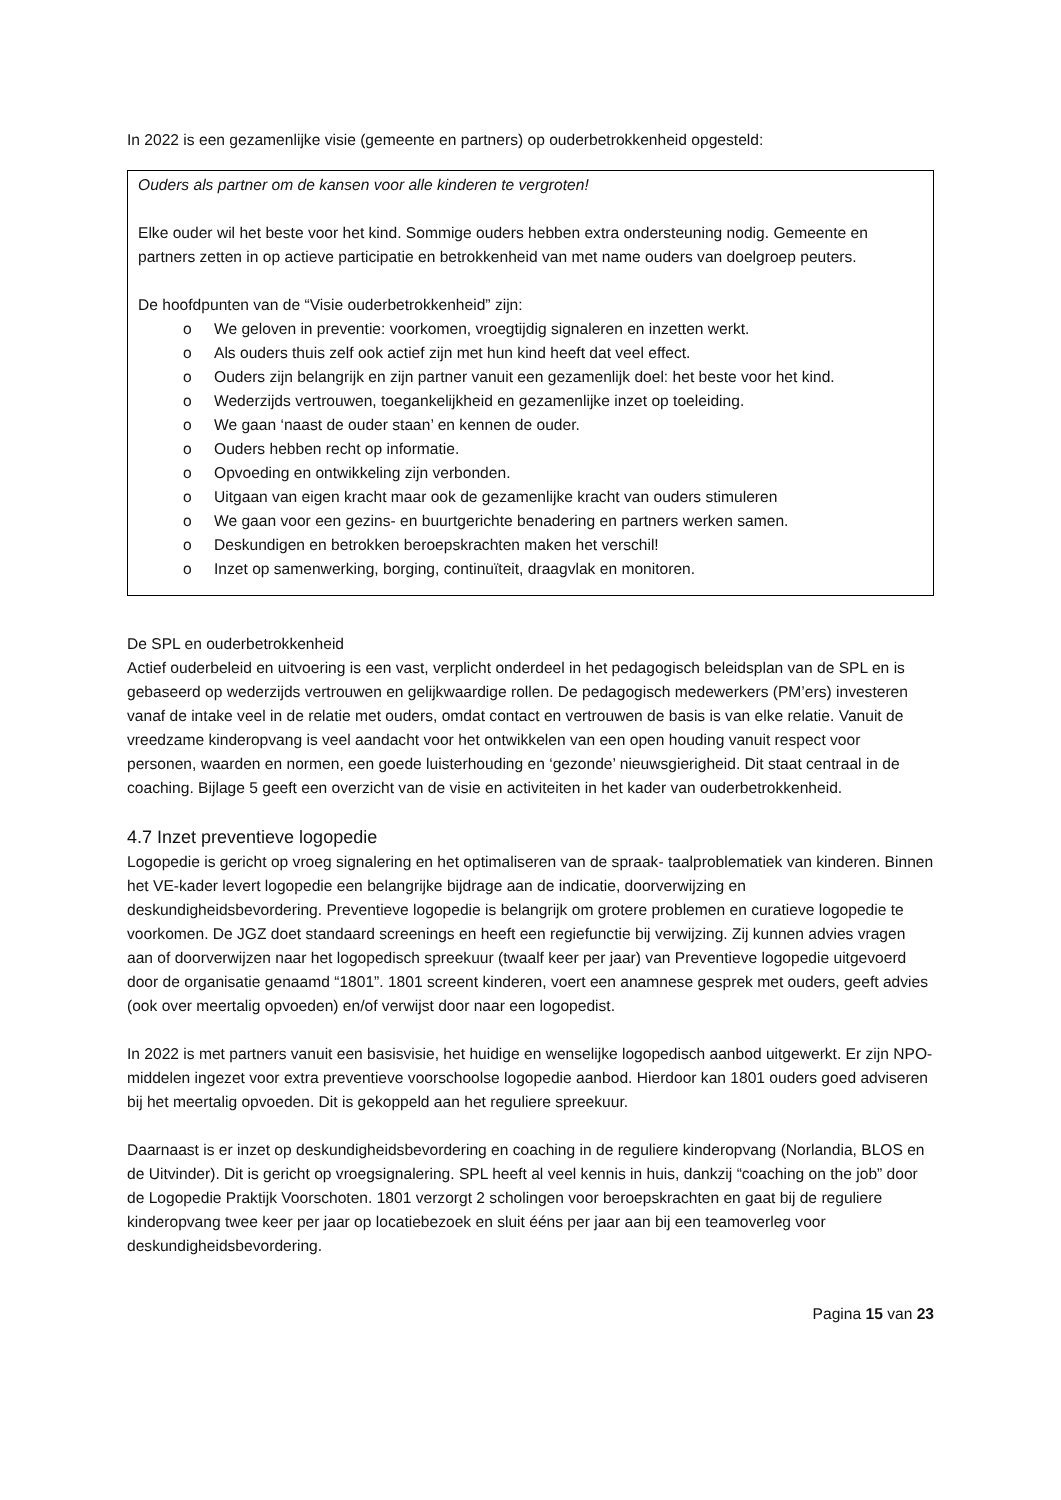In 2022 is een gezamenlijke visie (gemeente en partners) op ouderbetrokkenheid opgesteld:
Ouders als partner om de kansen voor alle kinderen te vergroten!
Elke ouder wil het beste voor het kind. Sommige ouders hebben extra ondersteuning nodig. Gemeente en partners zetten in op actieve participatie en betrokkenheid van met name ouders van doelgroep peuters.
De hoofdpunten van de “Visie ouderbetrokkenheid” zijn:
o We geloven in preventie: voorkomen, vroegtijdig signaleren en inzetten werkt.
o Als ouders thuis zelf ook actief zijn met hun kind heeft dat veel effect.
o Ouders zijn belangrijk en zijn partner vanuit een gezamenlijk doel: het beste voor het kind.
o Wederzijds vertrouwen, toegankelijkheid en gezamenlijke inzet op toeleiding.
o We gaan ‘naast de ouder staan’ en kennen de ouder.
o Ouders hebben recht op informatie.
o Opvoeding en ontwikkeling zijn verbonden.
o Uitgaan van eigen kracht maar ook de gezamenlijke kracht van ouders stimuleren
o We gaan voor een gezins- en buurtgerichte benadering en partners werken samen.
o Deskundigen en betrokken beroepskrachten maken het verschil!
o Inzet op samenwerking, borging, continuïteit, draagvlak en monitoren.
De SPL en ouderbetrokkenheid
Actief ouderbeleid en uitvoering is een vast, verplicht onderdeel in het pedagogisch beleidsplan van de SPL en is gebaseerd op wederzijds vertrouwen en gelijkwaardige rollen. De pedagogisch medewerkers (PM’ers) investeren vanaf de intake veel in de relatie met ouders, omdat contact en vertrouwen de basis is van elke relatie. Vanuit de vreedzame kinderopvang is veel aandacht voor het ontwikkelen van een open houding vanuit respect voor personen, waarden en normen, een goede luisterhouding en ‘gezonde’ nieuwsgierigheid. Dit staat centraal in de coaching. Bijlage 5 geeft een overzicht van de visie en activiteiten in het kader van ouderbetrokkenheid.
4.7 Inzet preventieve logopedie
Logopedie is gericht op vroeg signalering en het optimaliseren van de spraak- taalproblematiek van kinderen. Binnen het VE-kader levert logopedie een belangrijke bijdrage aan de indicatie, doorverwijzing en deskundigheidsbevordering. Preventieve logopedie is belangrijk om grotere problemen en curatieve logopedie te voorkomen. De JGZ doet standaard screenings en heeft een regiefunctie bij verwijzing. Zij kunnen advies vragen aan of doorverwijzen naar het logopedisch spreekuur (twaalf keer per jaar) van Preventieve logopedie uitgevoerd door de organisatie genaamd “1801”. 1801 screent kinderen, voert een anamnese gesprek met ouders, geeft advies (ook over meertalig opvoeden) en/of verwijst door naar een logopedist.
In 2022 is met partners vanuit een basisvisie, het huidige en wenselijke logopedisch aanbod uitgewerkt. Er zijn NPO-middelen ingezet voor extra preventieve voorschoolse logopedie aanbod. Hierdoor kan 1801 ouders goed adviseren bij het meertalig opvoeden. Dit is gekoppeld aan het reguliere spreekuur.
Daarnaast is er inzet op deskundigheidsbevordering en coaching in de reguliere kinderopvang (Norlandia, BLOS en de Uitvinder). Dit is gericht op vroegsignalering. SPL heeft al veel kennis in huis, dankzij “coaching on the job” door de Logopedie Praktijk Voorschoten. 1801 verzorgt 2 scholingen voor beroepskrachten en gaat bij de reguliere kinderopvang twee keer per jaar op locatiebezoek en sluit ééns per jaar aan bij een teamoverleg voor deskundigheidsbevordering.
Pagina 15 van 23